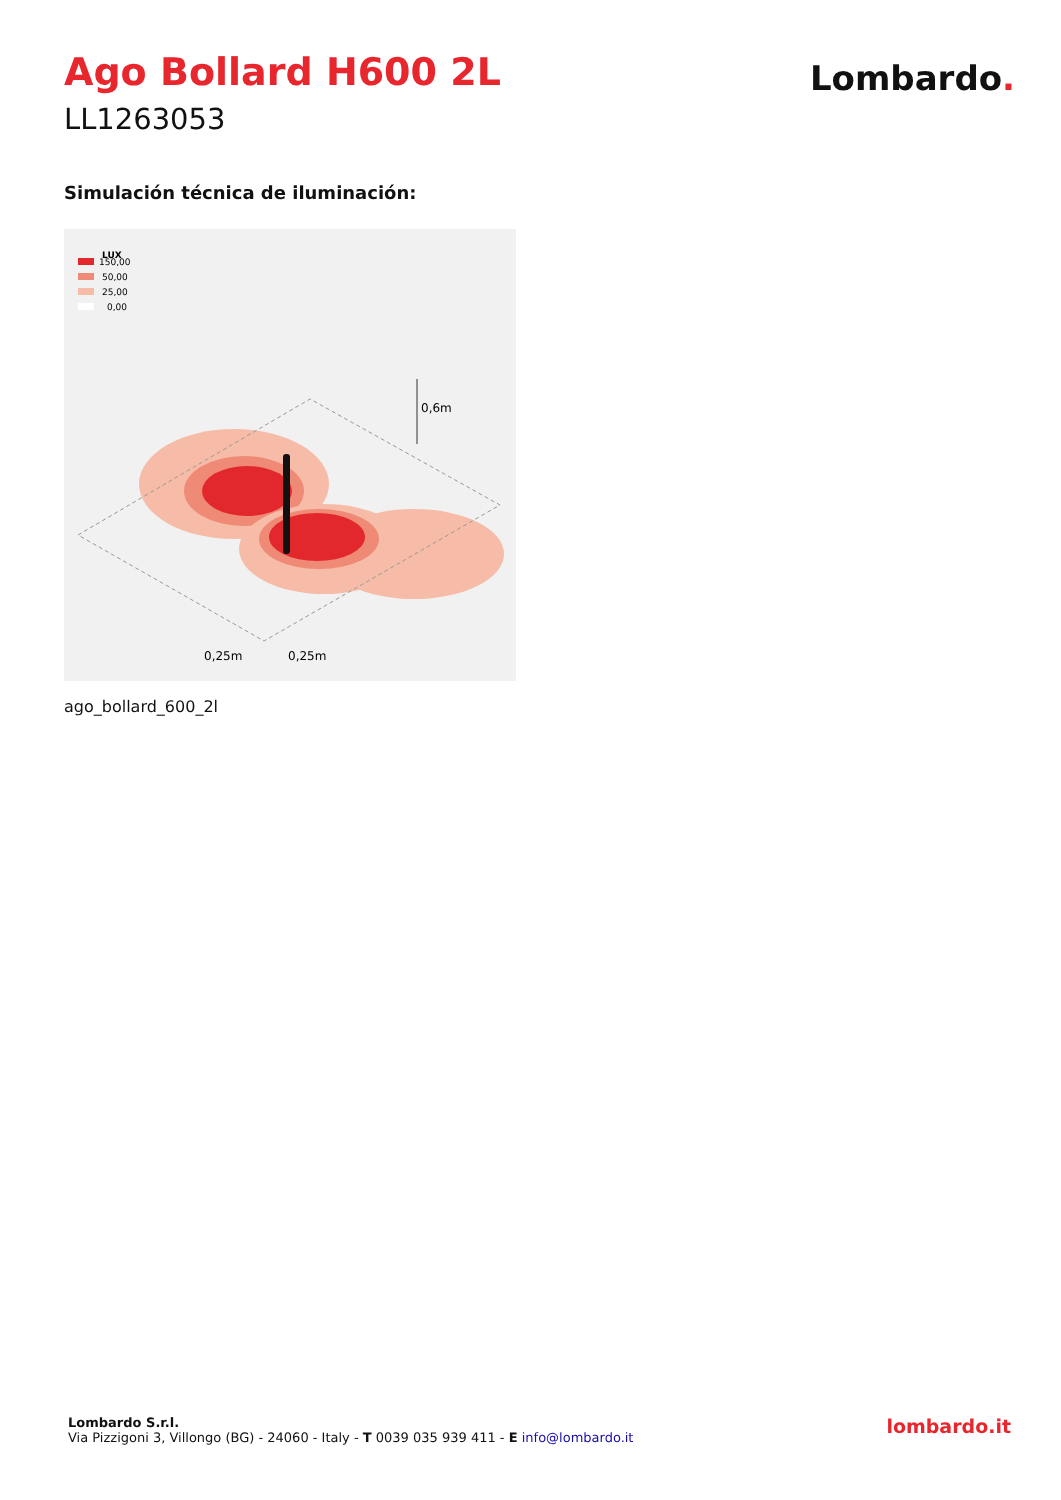Ago Bollard H600 2L
LL1263053
Lombardo.
Simulación técnica de iluminación:
LUX
150,00
50,00
25,00
0,00
0,6m
0,25m
0,25m
ago_bollard_600_2l
Lombardo S.r.l.
Via Pizzigoni 3, Villongo (BG) - 24060 - Italy - T 0039 035 939 411 - E info@lombardo.it
lombardo.it